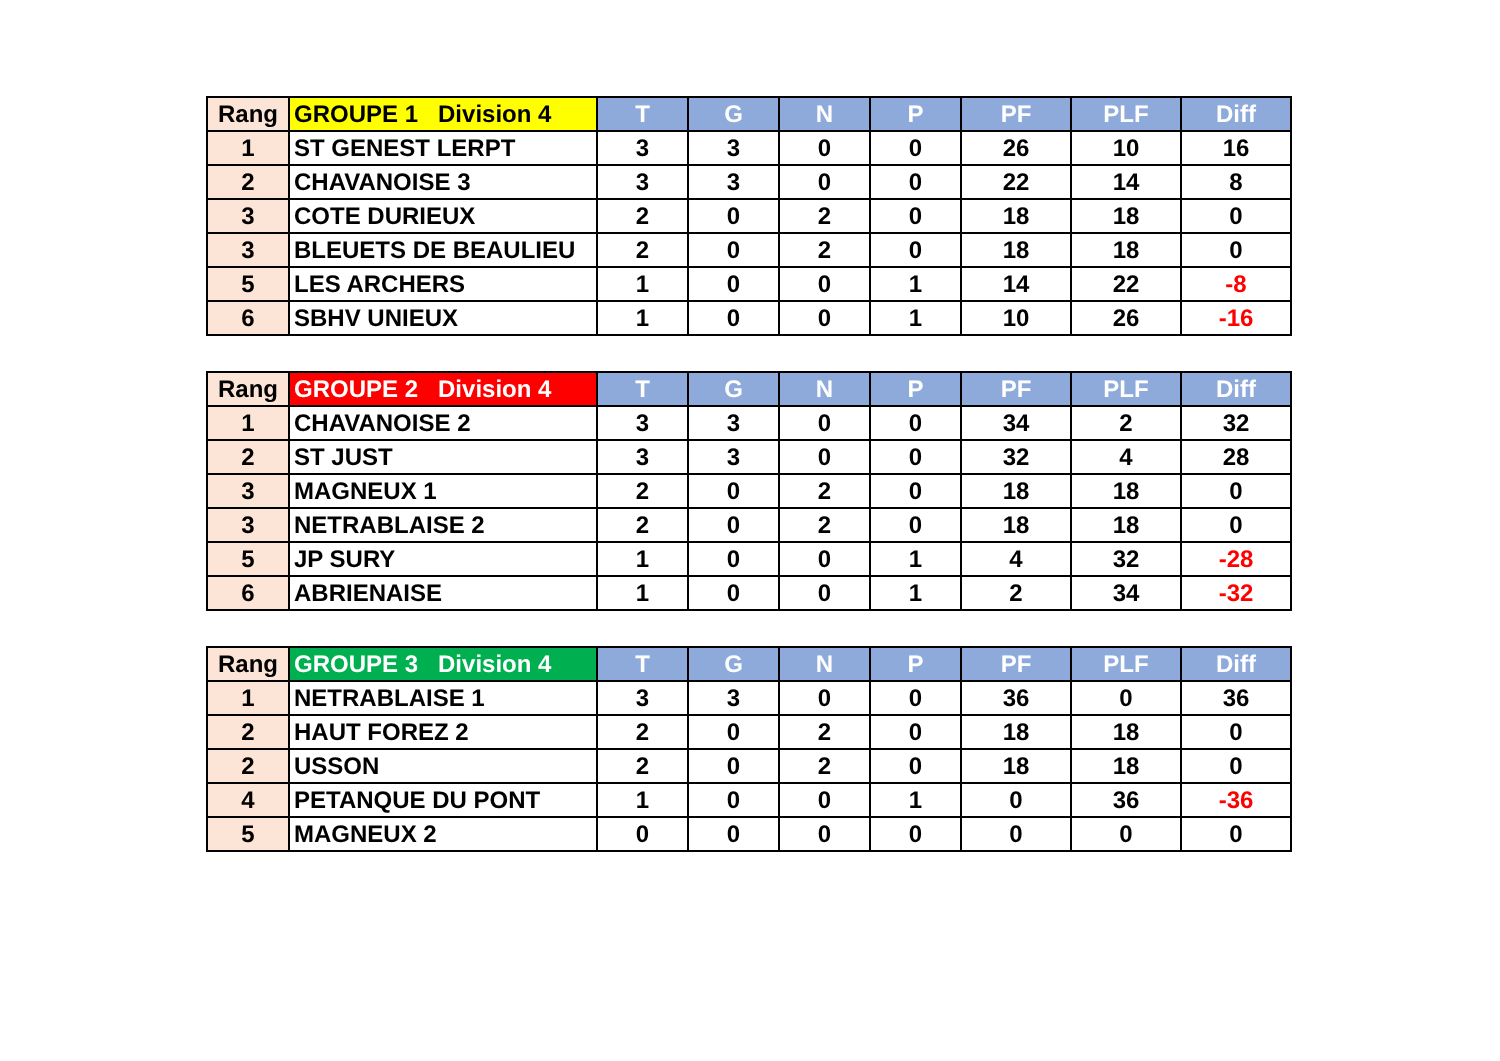| Rang | GROUPE 1 Division 4 | T | G | N | P | PF | PLF | Diff |
| --- | --- | --- | --- | --- | --- | --- | --- | --- |
| 1 | ST GENEST LERPT | 3 | 3 | 0 | 0 | 26 | 10 | 16 |
| 2 | CHAVANOISE 3 | 3 | 3 | 0 | 0 | 22 | 14 | 8 |
| 3 | COTE DURIEUX | 2 | 0 | 2 | 0 | 18 | 18 | 0 |
| 3 | BLEUETS DE BEAULIEU | 2 | 0 | 2 | 0 | 18 | 18 | 0 |
| 5 | LES ARCHERS | 1 | 0 | 0 | 1 | 14 | 22 | -8 |
| 6 | SBHV UNIEUX | 1 | 0 | 0 | 1 | 10 | 26 | -16 |
| Rang | GROUPE 2 Division 4 | T | G | N | P | PF | PLF | Diff |
| --- | --- | --- | --- | --- | --- | --- | --- | --- |
| 1 | CHAVANOISE 2 | 3 | 3 | 0 | 0 | 34 | 2 | 32 |
| 2 | ST JUST | 3 | 3 | 0 | 0 | 32 | 4 | 28 |
| 3 | MAGNEUX 1 | 2 | 0 | 2 | 0 | 18 | 18 | 0 |
| 3 | NETRABLAISE 2 | 2 | 0 | 2 | 0 | 18 | 18 | 0 |
| 5 | JP SURY | 1 | 0 | 0 | 1 | 4 | 32 | -28 |
| 6 | ABRIENAISE | 1 | 0 | 0 | 1 | 2 | 34 | -32 |
| Rang | GROUPE 3 Division 4 | T | G | N | P | PF | PLF | Diff |
| --- | --- | --- | --- | --- | --- | --- | --- | --- |
| 1 | NETRABLAISE 1 | 3 | 3 | 0 | 0 | 36 | 0 | 36 |
| 2 | HAUT FOREZ 2 | 2 | 0 | 2 | 0 | 18 | 18 | 0 |
| 2 | USSON | 2 | 0 | 2 | 0 | 18 | 18 | 0 |
| 4 | PETANQUE DU PONT | 1 | 0 | 0 | 1 | 0 | 36 | -36 |
| 5 | MAGNEUX 2 | 0 | 0 | 0 | 0 | 0 | 0 | 0 |